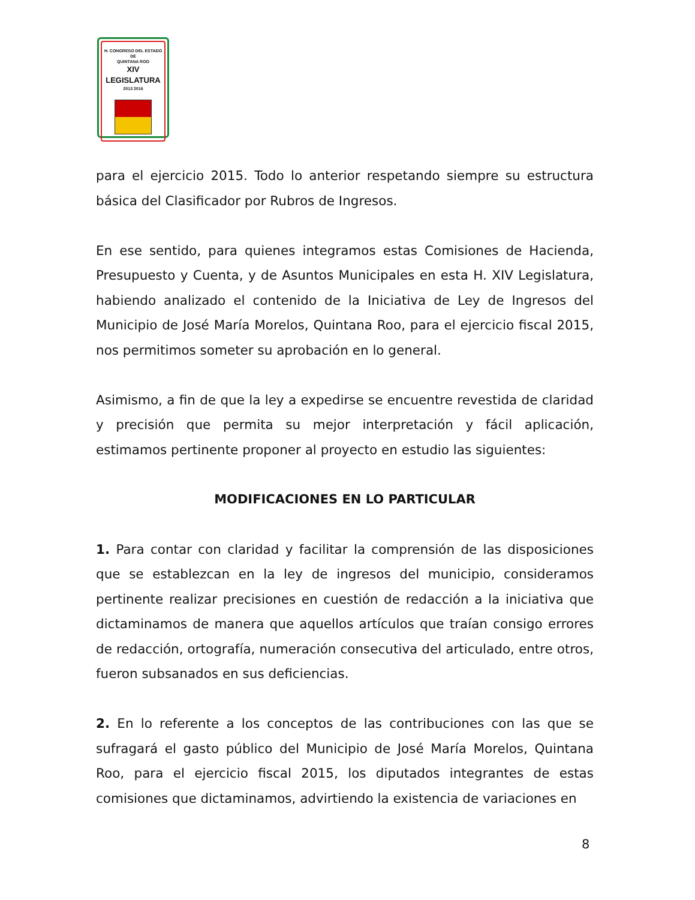H. CONGRESO DEL ESTADO
DE
QUINTANA ROO
XIV LEGISLATURA
2013 2016
para el ejercicio 2015. Todo lo anterior respetando siempre su estructura básica del Clasificador por Rubros de Ingresos.
En ese sentido, para quienes integramos estas Comisiones de Hacienda, Presupuesto y Cuenta, y de Asuntos Municipales en esta H. XIV Legislatura, habiendo analizado el contenido de la Iniciativa de Ley de Ingresos del Municipio de José María Morelos, Quintana Roo, para el ejercicio fiscal 2015, nos permitimos someter su aprobación en lo general.
Asimismo, a fin de que la ley a expedirse se encuentre revestida de claridad y precisión que permita su mejor interpretación y fácil aplicación, estimamos pertinente proponer al proyecto en estudio las siguientes:
MODIFICACIONES EN LO PARTICULAR
1. Para contar con claridad y facilitar la comprensión de las disposiciones que se establezcan en la ley de ingresos del municipio, consideramos pertinente realizar precisiones en cuestión de redacción a la iniciativa que dictaminamos de manera que aquellos artículos que traían consigo errores de redacción, ortografía, numeración consecutiva del articulado, entre otros, fueron subsanados en sus deficiencias.
2. En lo referente a los conceptos de las contribuciones con las que se sufragará el gasto público del Municipio de José María Morelos, Quintana Roo, para el ejercicio fiscal 2015, los diputados integrantes de estas comisiones que dictaminamos, advirtiendo la existencia de variaciones en
8